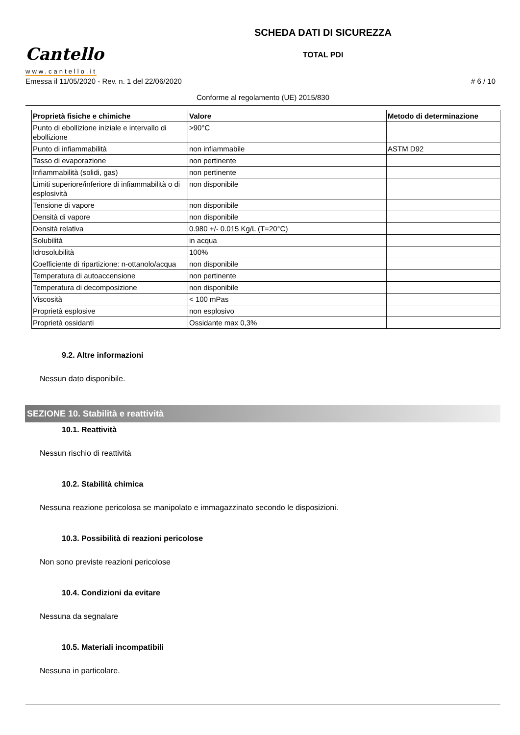Cantello
www.cantello.it
SCHEDA DATI DI SICUREZZA
TOTAL PDI
Emessa il 11/05/2020 - Rev. n. 1 del 22/06/2020 # 6 / 10
Conforme al regolamento (UE) 2015/830
| Proprietà fisiche e chimiche | Valore | Metodo di determinazione |
| --- | --- | --- |
| Punto di ebollizione iniziale e intervallo di ebollizione | >90°C | |
| Punto di infiammabilità | non infiammabile | ASTM D92 |
| Tasso di evaporazione | non pertinente | |
| Infiammabilità (solidi, gas) | non pertinente | |
| Limiti superiore/inferiore di infiammabilità o di esplosività | non disponibile | |
| Tensione di vapore | non disponibile | |
| Densità di vapore | non disponibile | |
| Densità relativa | 0.980 +/- 0.015 Kg/L (T=20°C) | |
| Solubilità | in acqua | |
| Idrosolubilità | 100% | |
| Coefficiente di ripartizione: n-ottanolo/acqua | non disponibile | |
| Temperatura di autoaccensione | non pertinente | |
| Temperatura di decomposizione | non disponibile | |
| Viscosità | < 100 mPas | |
| Proprietà esplosive | non esplosivo | |
| Proprietà ossidanti | Ossidante max 0,3% | |
9.2. Altre informazioni
Nessun dato disponibile.
SEZIONE 10. Stabilità e reattività
10.1. Reattività
Nessun rischio di reattività
10.2. Stabilità chimica
Nessuna reazione pericolosa se manipolato e immagazzinato secondo le disposizioni.
10.3. Possibilità di reazioni pericolose
Non sono previste reazioni pericolose
10.4. Condizioni da evitare
Nessuna da segnalare
10.5. Materiali incompatibili
Nessuna in particolare.